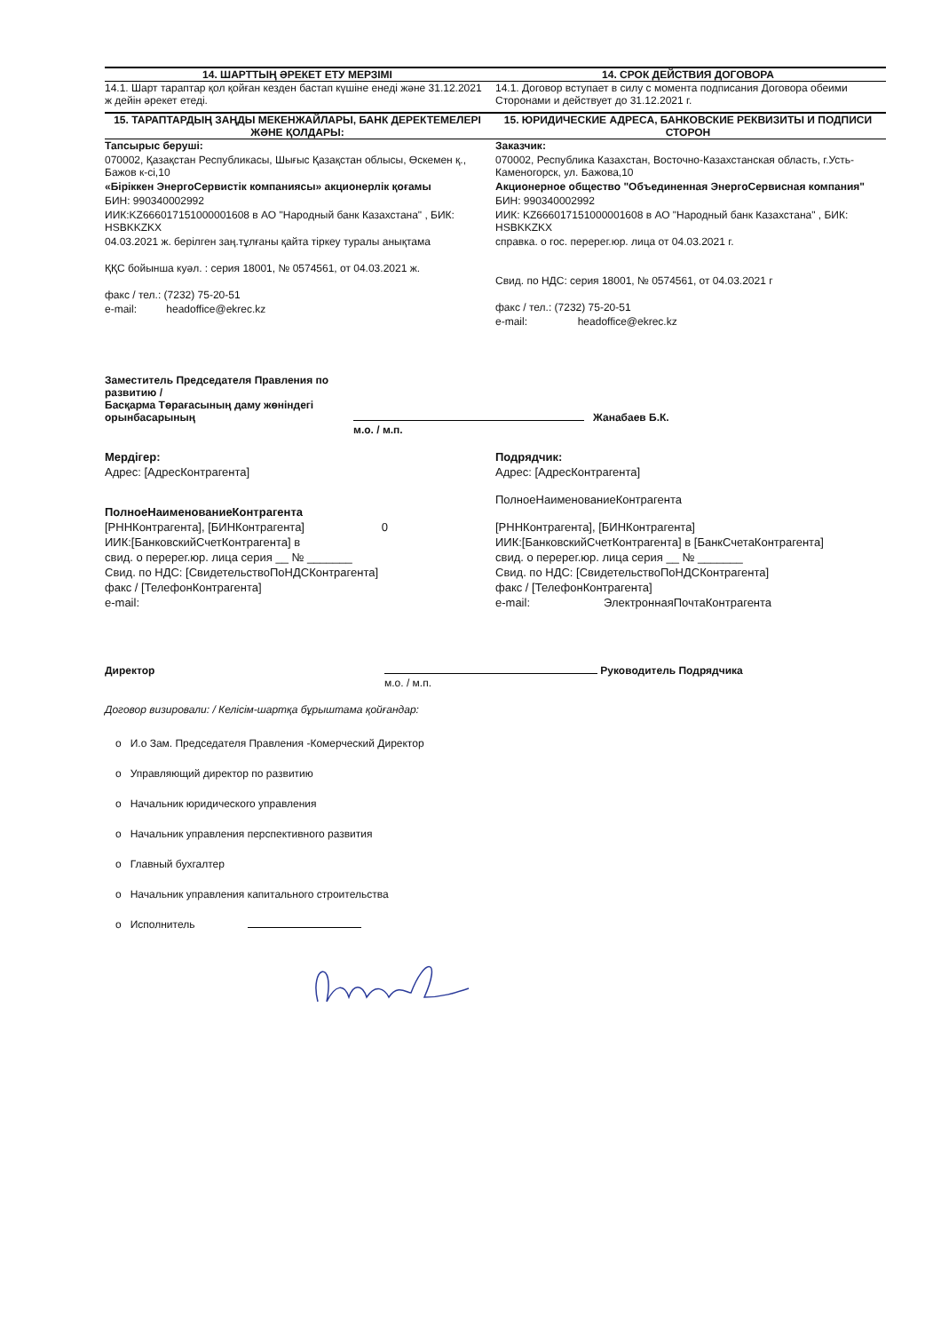14. ШАРТТЫҢ ӘРЕКЕТ ЕТУ МЕРЗІМІ 14. СРОК ДЕЙСТВИЯ ДОГОВОРА
14.1. Шарт тараптар қол қойған кезден бастап күшіне енеді және 31.12.2021 ж дейін әрекет етеді.
14.1. Договор вступает в силу с момента подписания Договора обеими Сторонами и действует до 31.12.2021 г.
15. ТАРАПТАРДЫҢ ЗАҢДЫ МЕКЕНЖАЙЛАРЫ, БАНК ДЕРЕКТЕМЕЛЕРІ ЖӘНЕ ҚОЛДАРЫ:
15. ЮРИДИЧЕСКИЕ АДРЕСА, БАНКОВСКИЕ РЕКВИЗИТЫ И ПОДПИСИ СТОРОН
Тапсырыс беруші:
070002, Қазақстан Республикасы, Шығыс Қазақстан облысы, Өскемен қ., Бажов к-сі,10
«Біріккен ЭнергоСервистік компаниясы» акционерлік қоғамы
БИН: 990340002992
ИИК:KZ666017151000001608 в АО "Народный банк Казахстана" , БИК: HSBKKZKX
04.03.2021 ж. берілген заң.тұлғаны қайта тіркеу туралы анықтама
ҚҚС бойынша куәл. : серия 18001, № 0574561, от 04.03.2021 ж.
факс / тел.: (7232) 75-20-51
e-mail: headoffice@ekrec.kz
Заказчик:
070002, Республика Казахстан, Восточно-Казахстанская область, г.Усть-Каменогорск, ул. Бажова,10
Акционерное общество "Объединенная ЭнергоСервисная компания"
БИН: 990340002992
ИИК: KZ666017151000001608 в АО "Народный банк Казахстана" , БИК: HSBKKZKX
справка. о гос. перерег.юр. лица от 04.03.2021 г.
Свид. по НДС: серия 18001, № 0574561, от 04.03.2021 г
факс / тел.: (7232) 75-20-51
e-mail: headoffice@ekrec.kz
Заместитель Председателя Правления по развитию /
Басқарма Төрағасының даму жөніндегі орынбасарының
Жанабаев Б.К.
м.о. / м.п.
Мердігер:
Адрес: [АдресКонтрагента]
ПолноеНаименованиеКонтрагента
[РННКонтрагента], [БИНКонтрагента] 0
ИИК:[БанковскийСчетКонтрагента] в
свид. о перерег.юр. лица серия __ № _______
Свид. по НДС: [СвидетельствоПоНДСКонтрагента]
факс / [ТелефонКонтрагента]
e-mail:
Подрядчик:
Адрес: [АдресКонтрагента]
ПолноеНаименованиеКонтрагента
[РННКонтрагента], [БИНКонтрагента]
ИИК:[БанковскийСчетКонтрагента] в [БанкСчетаКонтрагента]
свид. о перерег.юр. лица серия __ № _______
Свид. по НДС: [СвидетельствоПоНДСКонтрагента]
факс / [ТелефонКонтрагента]
e-mail: ЭлектроннаяПочтаКонтрагента
Директор
Руководитель Подрядчика
м.о. / м.п.
Договор визировали: / Келісім-шартқа бұрыштама қойғандар:
o И.о Зам. Председателя Правления -Комерческий Директор
o Управляющий директор по развитию
o Начальник юридического управления
o Начальник управления перспективного развития
o Главный бухгалтер
o Начальник управления капитального строительства
o Исполнитель